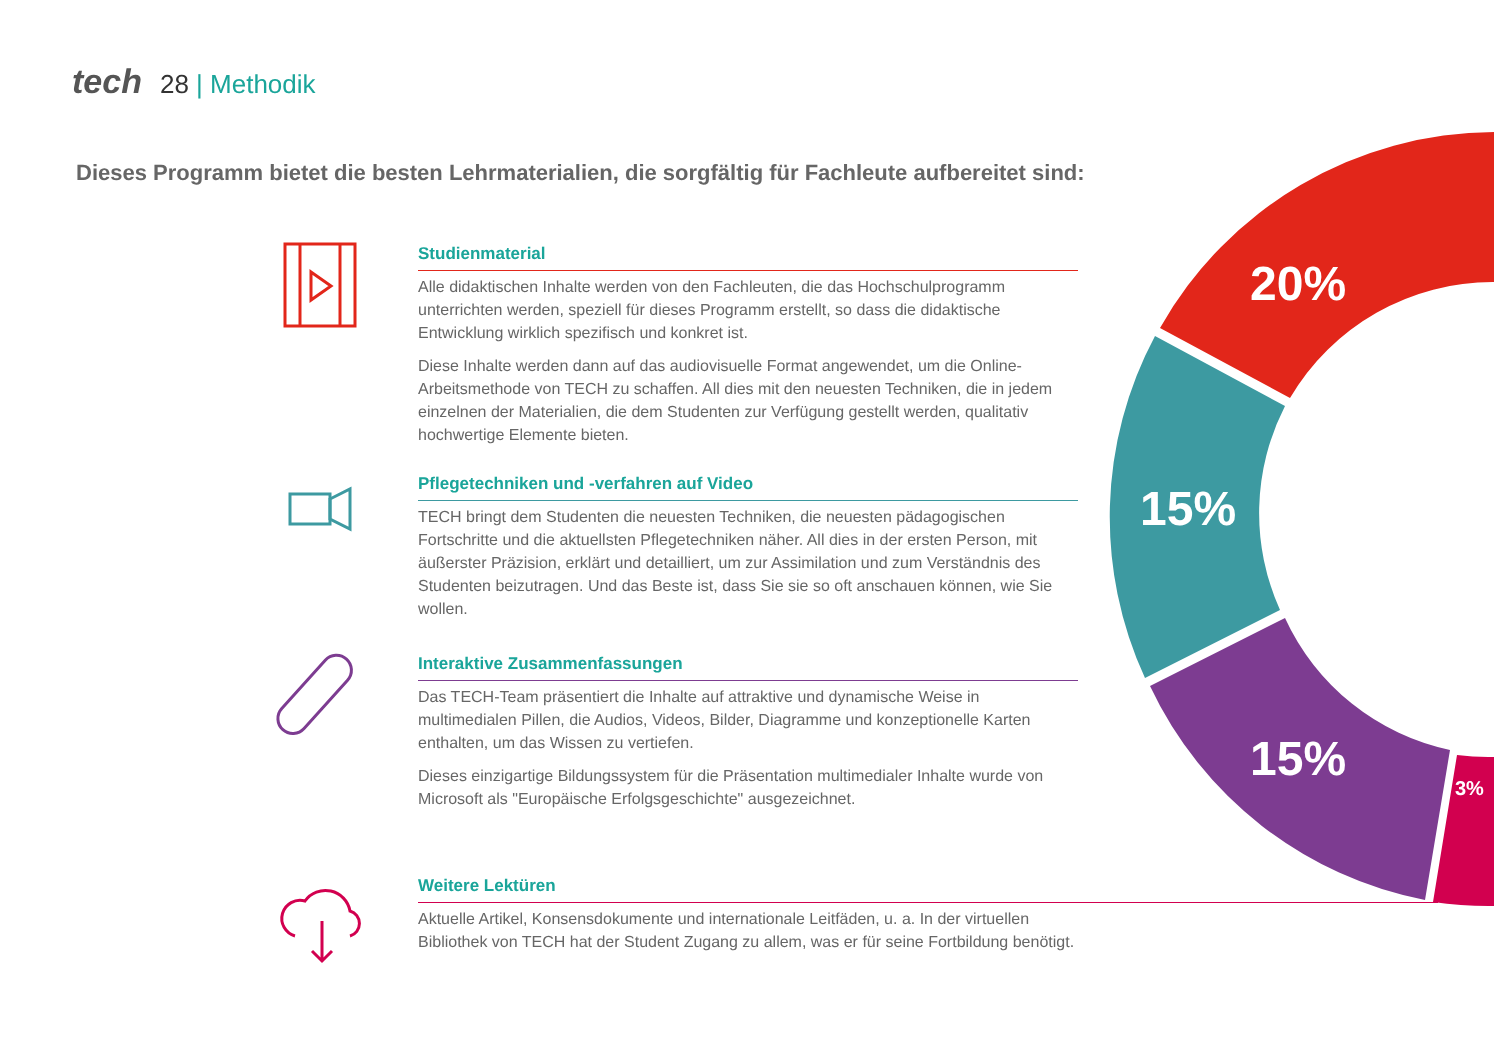tech 28 | Methodik
Dieses Programm bietet die besten Lehrmaterialien, die sorgfältig für Fachleute aufbereitet sind:
Studienmaterial
Alle didaktischen Inhalte werden von den Fachleuten, die das Hochschulprogramm unterrichten werden, speziell für dieses Programm erstellt, so dass die didaktische Entwicklung wirklich spezifisch und konkret ist.
Diese Inhalte werden dann auf das audiovisuelle Format angewendet, um die Online-Arbeitsmethode von TECH zu schaffen. All dies mit den neuesten Techniken, die in jedem einzelnen der Materialien, die dem Studenten zur Verfügung gestellt werden, qualitativ hochwertige Elemente bieten.
Pflegetechniken und -verfahren auf Video
TECH bringt dem Studenten die neuesten Techniken, die neuesten pädagogischen Fortschritte und die aktuellsten Pflegetechniken näher. All dies in der ersten Person, mit äußerster Präzision, erklärt und detailliert, um zur Assimilation und zum Verständnis des Studenten beizutragen. Und das Beste ist, dass Sie sie so oft anschauen können, wie Sie wollen.
Interaktive Zusammenfassungen
Das TECH-Team präsentiert die Inhalte auf attraktive und dynamische Weise in multimedialen Pillen, die Audios, Videos, Bilder, Diagramme und konzeptionelle Karten enthalten, um das Wissen zu vertiefen.
Dieses einzigartige Bildungssystem für die Präsentation multimedialer Inhalte wurde von Microsoft als "Europäische Erfolgsgeschichte" ausgezeichnet.
Weitere Lektüren
Aktuelle Artikel, Konsensdokumente und internationale Leitfäden, u. a. In der virtuellen Bibliothek von TECH hat der Student Zugang zu allem, was er für seine Fortbildung benötigt.
20%
15%
15%
3%